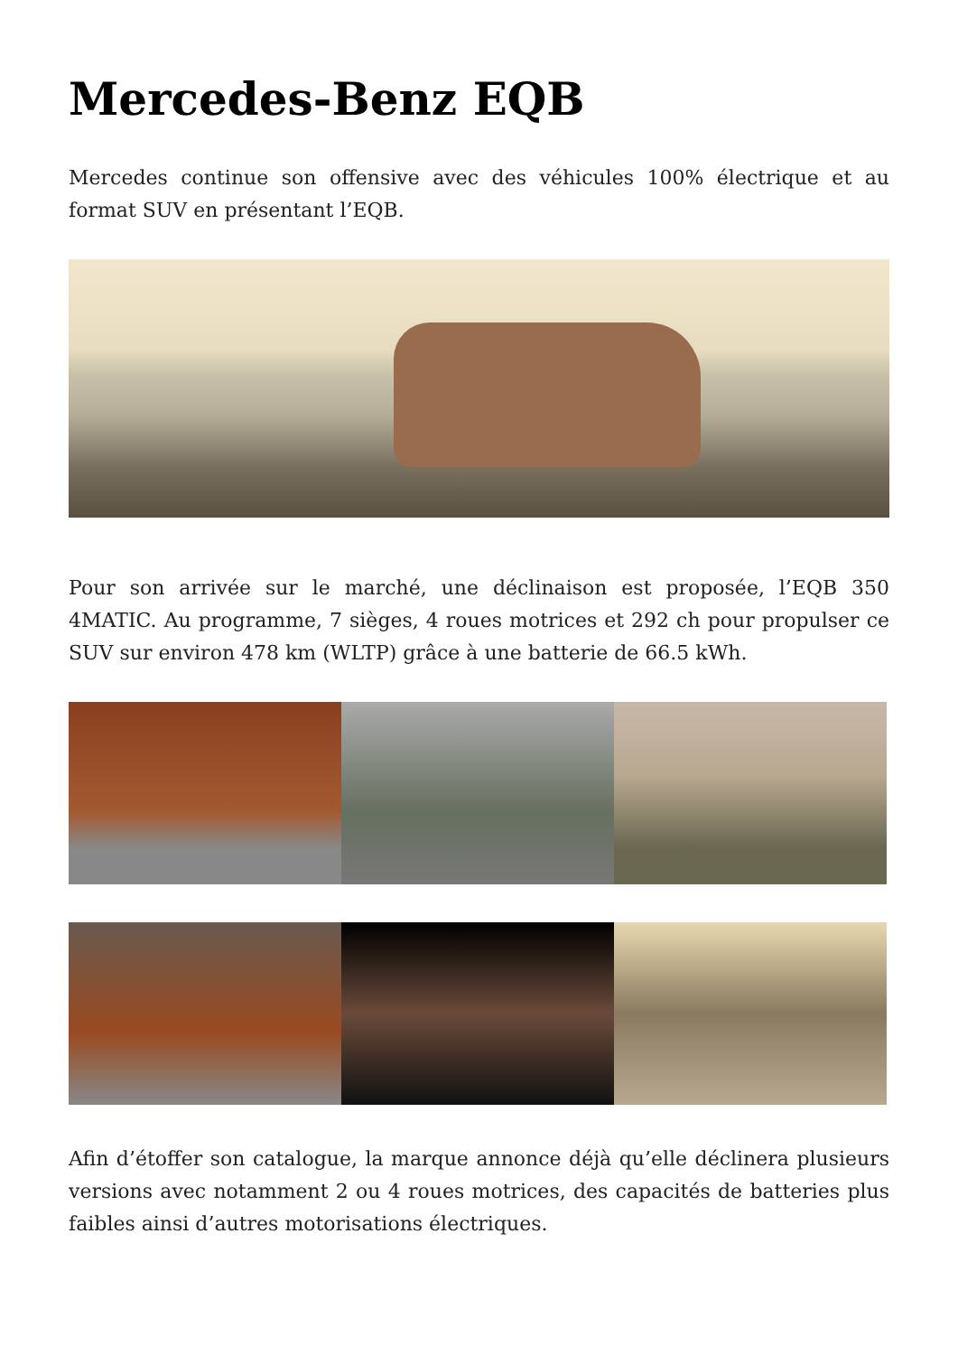Mercedes-Benz EQB
Mercedes continue son offensive avec des véhicules 100% électrique et au format SUV en présentant l’EQB.
Pour son arrivée sur le marché, une déclinaison est proposée, l’EQB 350 4MATIC. Au programme, 7 sièges, 4 roues motrices et 292 ch pour propulser ce SUV sur environ 478 km (WLTP) grâce à une batterie de 66.5 kWh.
Afin d’étoffer son catalogue, la marque annonce déjà qu’elle déclinera plusieurs versions avec notamment 2 ou 4 roues motrices, des capacités de batteries plus faibles ainsi d’autres motorisations électriques.